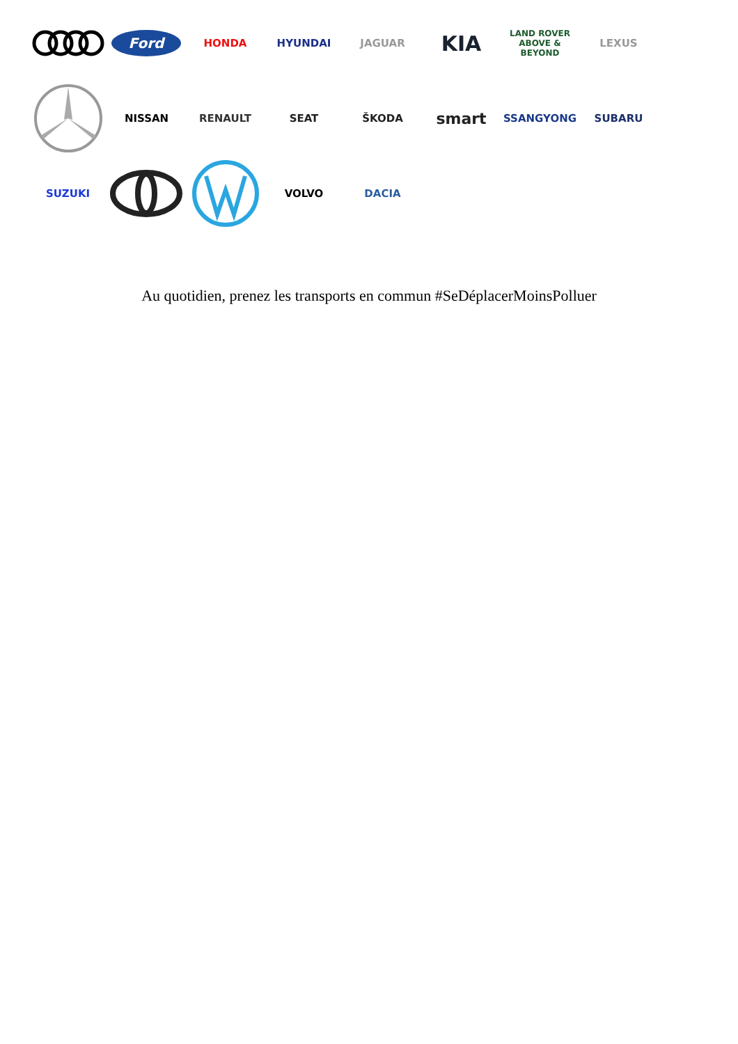Ford
HONDA HYUNDAI JAGUAR
KIA
LAND ROVER
ABOVE & BEYOND
LEXUS
NISSAN RENAULT SEAT ŠKODA
smart
SSANGYONG SUBARU
SUZUKI VOLVO DACIA
Au quotidien, prenez les transports en commun #SeDéplacerMoinsPolluer